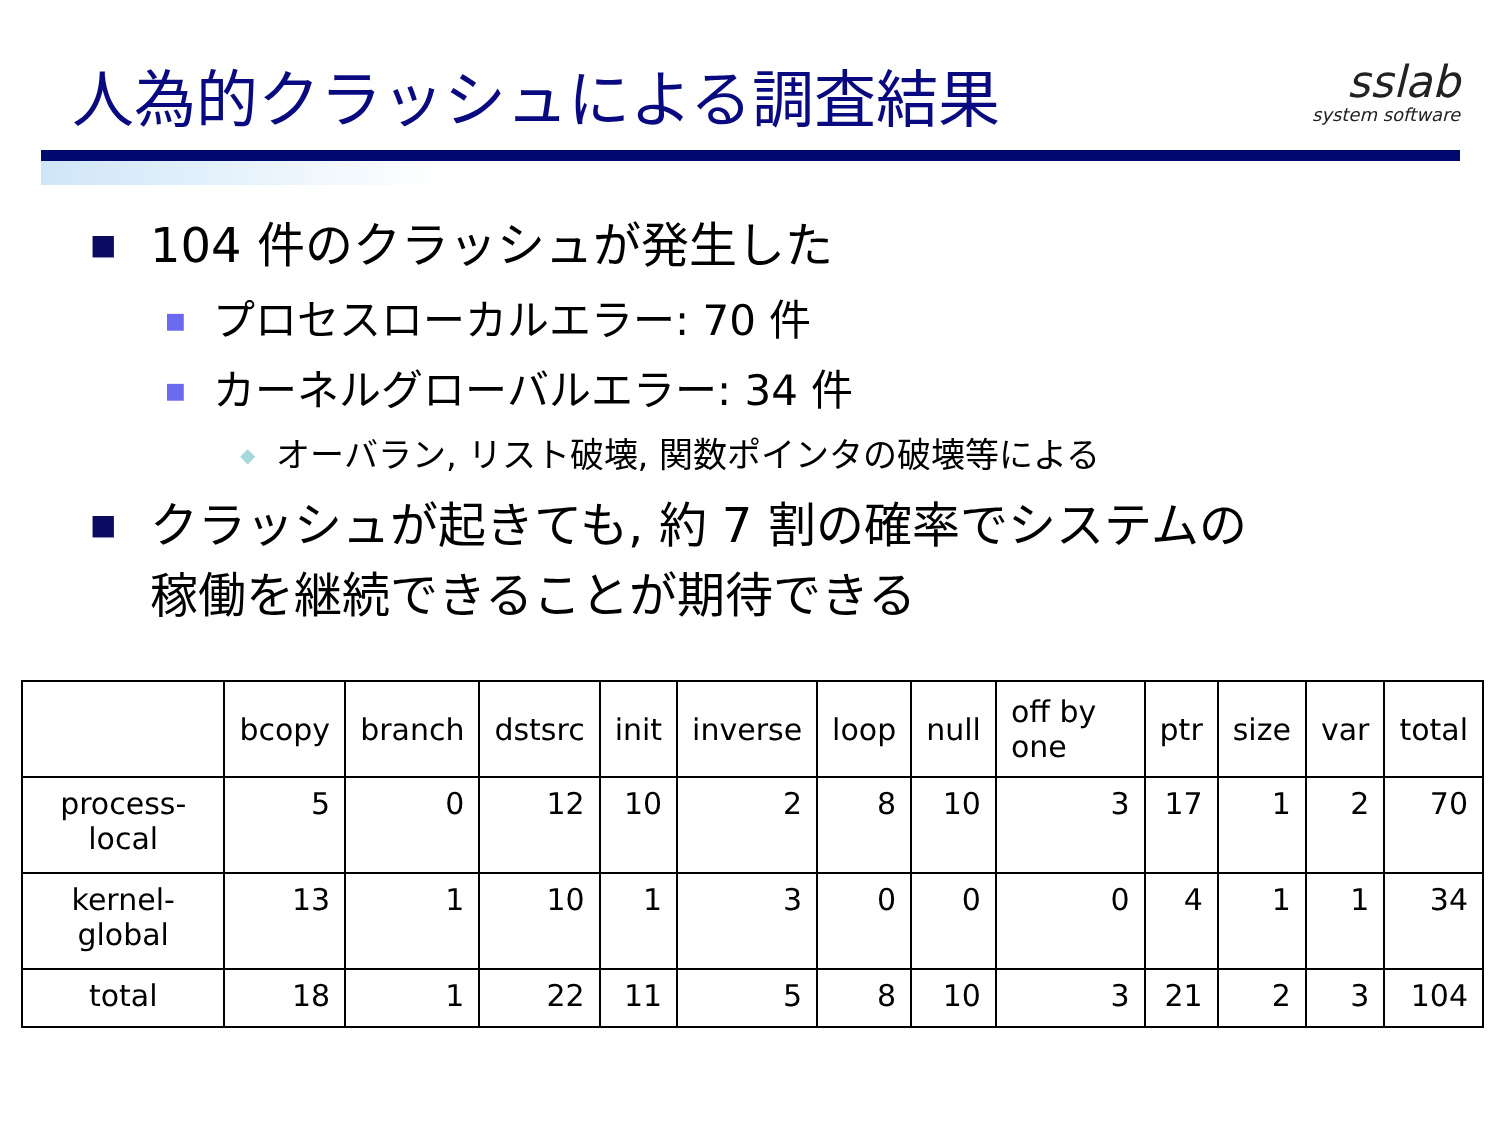人為的クラッシュによる調査結果
sslab
system software
■ 104 件のクラッシュが発生した
■ プロセスローカルエラー: 70 件
■ カーネルグローバルエラー: 34 件
◆ オーバラン, リスト破壊, 関数ポインタの破壊等による
■ クラッシュが起きても, 約 7 割の確率でシステムの
稼働を継続できることが期待できる
| | bcopy | branch | dstsrc | init | inverse | loop | null | off by one | ptr | size | var | total |
| --- | --- | --- | --- | --- | --- | --- | --- | --- | --- | --- | --- | --- |
| process-local | 5 | 0 | 12 | 10 | 2 | 8 | 10 | 3 | 17 | 1 | 2 | 70 |
| kernel-global | 13 | 1 | 10 | 1 | 3 | 0 | 0 | 0 | 4 | 1 | 1 | 34 |
| total | 18 | 1 | 22 | 11 | 5 | 8 | 10 | 3 | 21 | 2 | 3 | 104 |